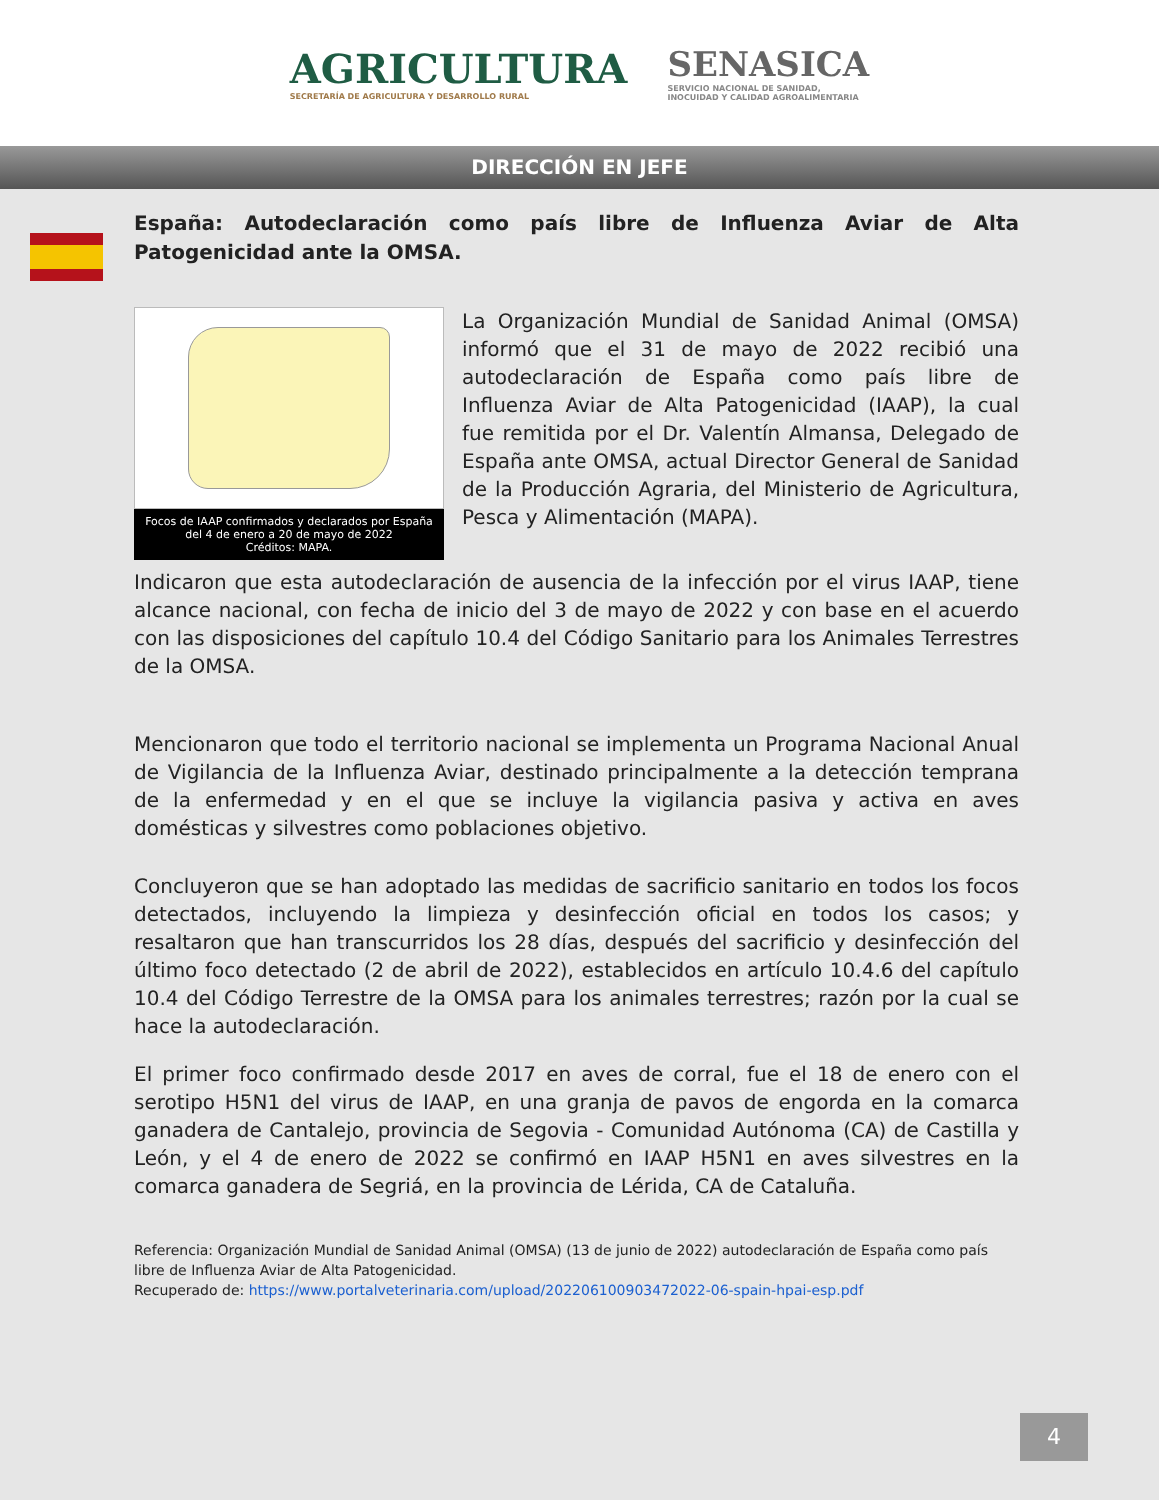AGRICULTURA
SECRETARÍA DE AGRICULTURA Y DESARROLLO RURAL
SENASICA
SERVICIO NACIONAL DE SANIDAD,
INOCUIDAD Y CALIDAD AGROALIMENTARIA
DIRECCIÓN EN JEFE
España: Autodeclaración como país libre de Influenza Aviar de Alta Patogenicidad ante la OMSA.
Focos de IAAP confirmados y declarados por España del 4 de enero a 20 de mayo de 2022
Créditos: MAPA.
La Organización Mundial de Sanidad Animal (OMSA) informó que el 31 de mayo de 2022 recibió una autodeclaración de España como país libre de Influenza Aviar de Alta Patogenicidad (IAAP), la cual fue remitida por el Dr. Valentín Almansa, Delegado de España ante OMSA, actual Director General de Sanidad de la Producción Agraria, del Ministerio de Agricultura, Pesca y Alimentación (MAPA).
Indicaron que esta autodeclaración de ausencia de la infección por el virus IAAP, tiene alcance nacional, con fecha de inicio del 3 de mayo de 2022 y con base en el acuerdo con las disposiciones del capítulo 10.4 del Código Sanitario para los Animales Terrestres de la OMSA.
Mencionaron que todo el territorio nacional se implementa un Programa Nacional Anual de Vigilancia de la Influenza Aviar, destinado principalmente a la detección temprana de la enfermedad y en el que se incluye la vigilancia pasiva y activa en aves domésticas y silvestres como poblaciones objetivo.
Concluyeron que se han adoptado las medidas de sacrificio sanitario en todos los focos detectados, incluyendo la limpieza y desinfección oficial en todos los casos; y resaltaron que han transcurridos los 28 días, después del sacrificio y desinfección del último foco detectado (2 de abril de 2022), establecidos en artículo 10.4.6 del capítulo 10.4 del Código Terrestre de la OMSA para los animales terrestres; razón por la cual se hace la autodeclaración.
El primer foco confirmado desde 2017 en aves de corral, fue el 18 de enero con el serotipo H5N1 del virus de IAAP, en una granja de pavos de engorda en la comarca ganadera de Cantalejo, provincia de Segovia - Comunidad Autónoma (CA) de Castilla y León, y el 4 de enero de 2022 se confirmó en IAAP H5N1 en aves silvestres en la comarca ganadera de Segriá, en la provincia de Lérida, CA de Cataluña.
Referencia: Organización Mundial de Sanidad Animal (OMSA) (13 de junio de 2022) autodeclaración de España como país libre de Influenza Aviar de Alta Patogenicidad.
Recuperado de: https://www.portalveterinaria.com/upload/20220610090347​2022-06-spain-hpai-esp.pdf
4